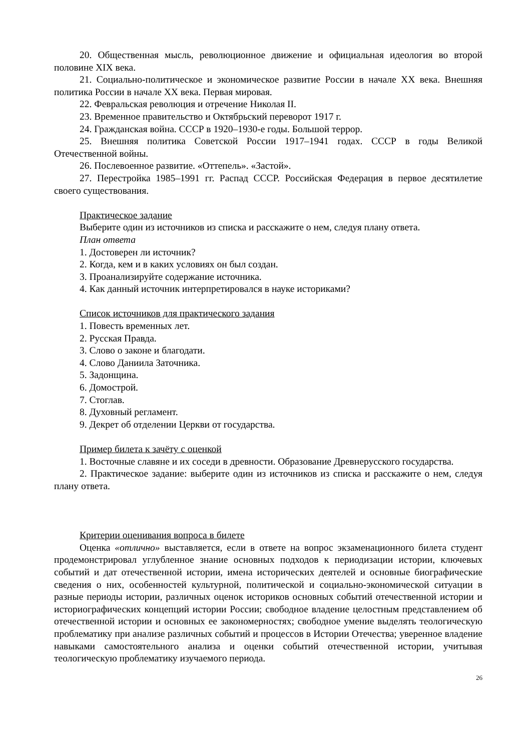20. Общественная мысль, революционное движение и официальная идеология во второй половине XIX века.
21. Социально-политическое и экономическое развитие России в начале XX века. Внешняя политика России в начале XX века. Первая мировая.
22. Февральская революция и отречение Николая II.
23. Временное правительство и Октябрьский переворот 1917 г.
24. Гражданская война. СССР в 1920–1930-е годы. Большой террор.
25. Внешняя политика Советской России 1917–1941 годах. СССР в годы Великой Отечественной войны.
26. Послевоенное развитие. «Оттепель». «Застой».
27. Перестройка 1985–1991 гг. Распад СССР. Российская Федерация в первое десятилетие своего существования.
Практическое задание
Выберите один из источников из списка и расскажите о нем, следуя плану ответа.
План ответа
1. Достоверен ли источник?
2. Когда, кем и в каких условиях он был создан.
3. Проанализируйте содержание источника.
4. Как данный источник интерпретировался в науке историками?
Список источников для практического задания
1. Повесть временных лет.
2. Русская Правда.
3. Слово о законе и благодати.
4. Слово Даниила Заточника.
5. Задонщина.
6. Домострой.
7. Стоглав.
8. Духовный регламент.
9. Декрет об отделении Церкви от государства.
Пример билета к зачёту с оценкой
1. Восточные славяне и их соседи в древности. Образование Древнерусского государства.
2. Практическое задание: выберите один из источников из списка и расскажите о нем, следуя плану ответа.
Критерии оценивания вопроса в билете
Оценка «отлично» выставляется, если в ответе на вопрос экзаменационного билета студент продемонстрировал углубленное знание основных подходов к периодизации истории, ключевых событий и дат отечественной истории, имена исторических деятелей и основные биографические сведения о них, особенностей культурной, политической и социально-экономической ситуации в разные периоды истории, различных оценок историков основных событий отечественной истории и историографических концепций истории России; свободное владение целостным представлением об отечественной истории и основных ее закономерностях; свободное умение выделять теологическую проблематику при анализе различных событий и процессов в Истории Отечества; уверенное владение навыками самостоятельного анализа и оценки событий отечественной истории, учитывая теологическую проблематику изучаемого периода.
26